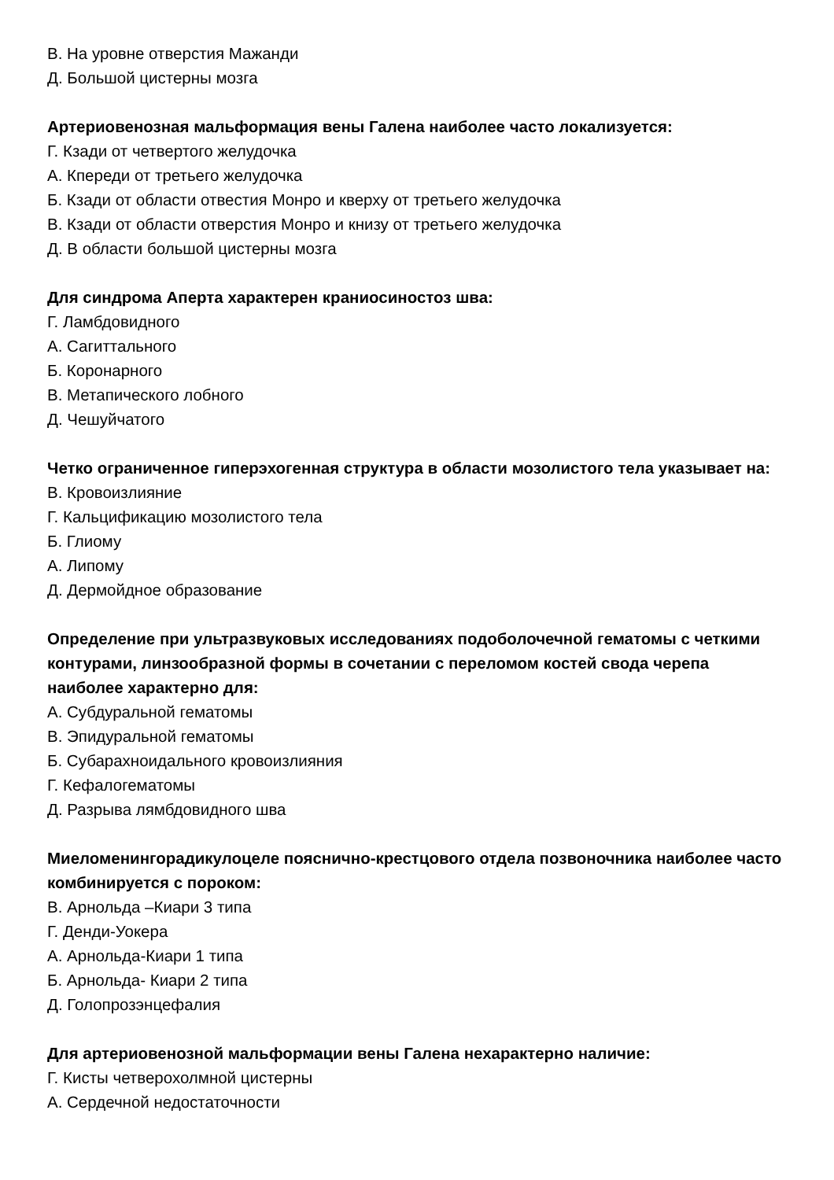В. На уровне отверстия Мажанди
Д. Большой цистерны мозга
Артериовенозная мальформация вены Галена наиболее часто локализуется:
Г. Кзади от четвертого желудочка
А. Кпереди от третьего желудочка
Б. Кзади от области отвестия Монро и кверху от третьего желудочка
В. Кзади от области отверстия Монро и книзу от третьего желудочка
Д. В области большой цистерны мозга
Для синдрома Аперта характерен краниосиностоз шва:
Г. Ламбдовидного
А. Сагиттального
Б. Коронарного
В. Метапического лобного
Д. Чешуйчатого
Четко ограниченное гиперэхогенная структура в области мозолистого тела указывает на:
В. Кровоизлияние
Г. Кальцификацию мозолистого тела
Б. Глиому
А. Липому
Д. Дермойдное образование
Определение при ультразвуковых исследованиях подоболочечной гематомы с четкими контурами, линзообразной формы в сочетании с переломом костей свода черепа наиболее характерно для:
А. Субдуральной гематомы
В. Эпидуральной гематомы
Б. Субарахноидального кровоизлияния
Г. Кефалогематомы
Д. Разрыва лямбдовидного шва
Миеломенингорадикулоцеле пояснично-крестцового отдела позвоночника наиболее часто комбинируется с пороком:
В. Арнольда –Киари 3 типа
Г. Денди-Уокера
А. Арнольда-Киари 1 типа
Б. Арнольда- Киари 2 типа
Д. Голопрозэнцефалия
Для артериовенозной мальформации вены Галена нехарактерно наличие:
Г. Кисты четверохолмной цистерны
А. Сердечной недостаточности